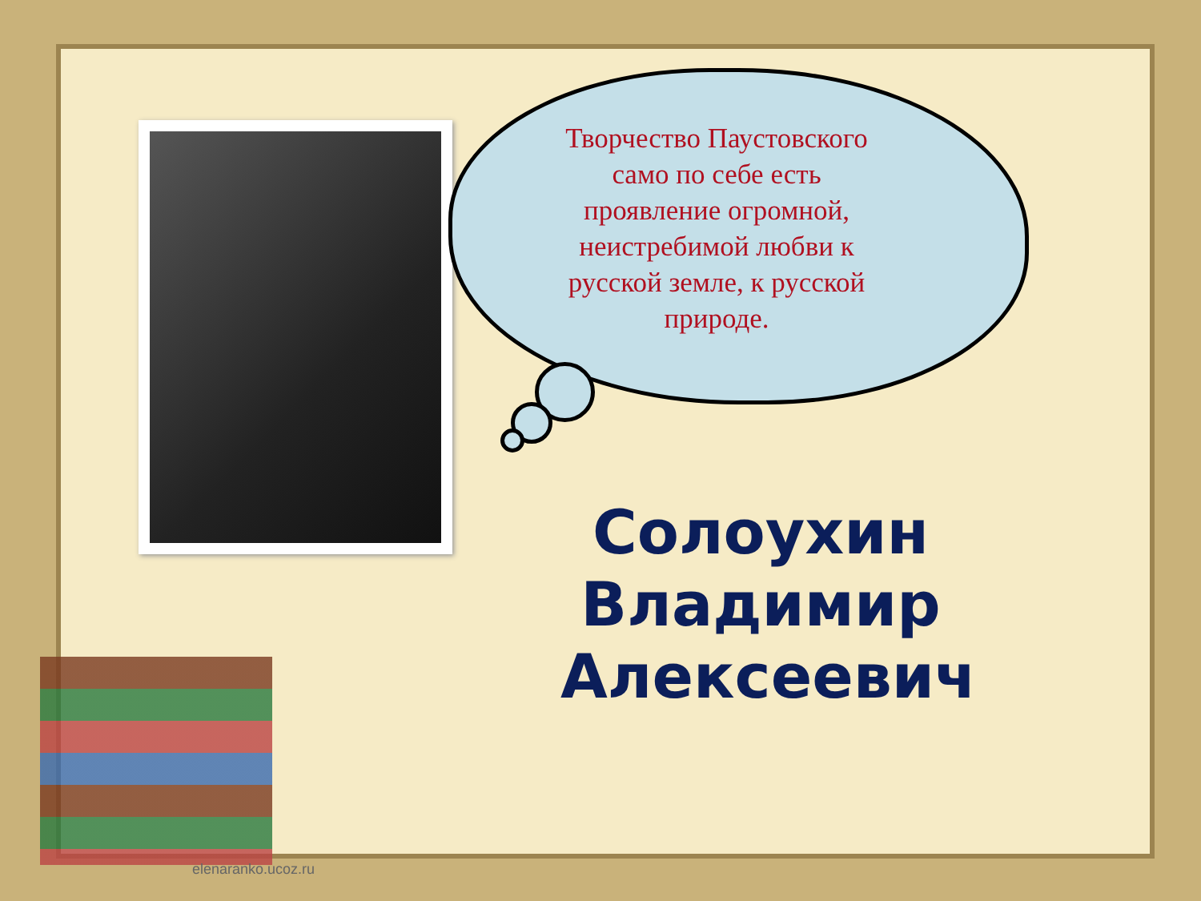Творчество Паустовского само по себе есть проявление огромной, неистребимой любви к русской земле, к русской природе.
Солоухин Владимир Алексеевич
elenaranko.ucoz.ru